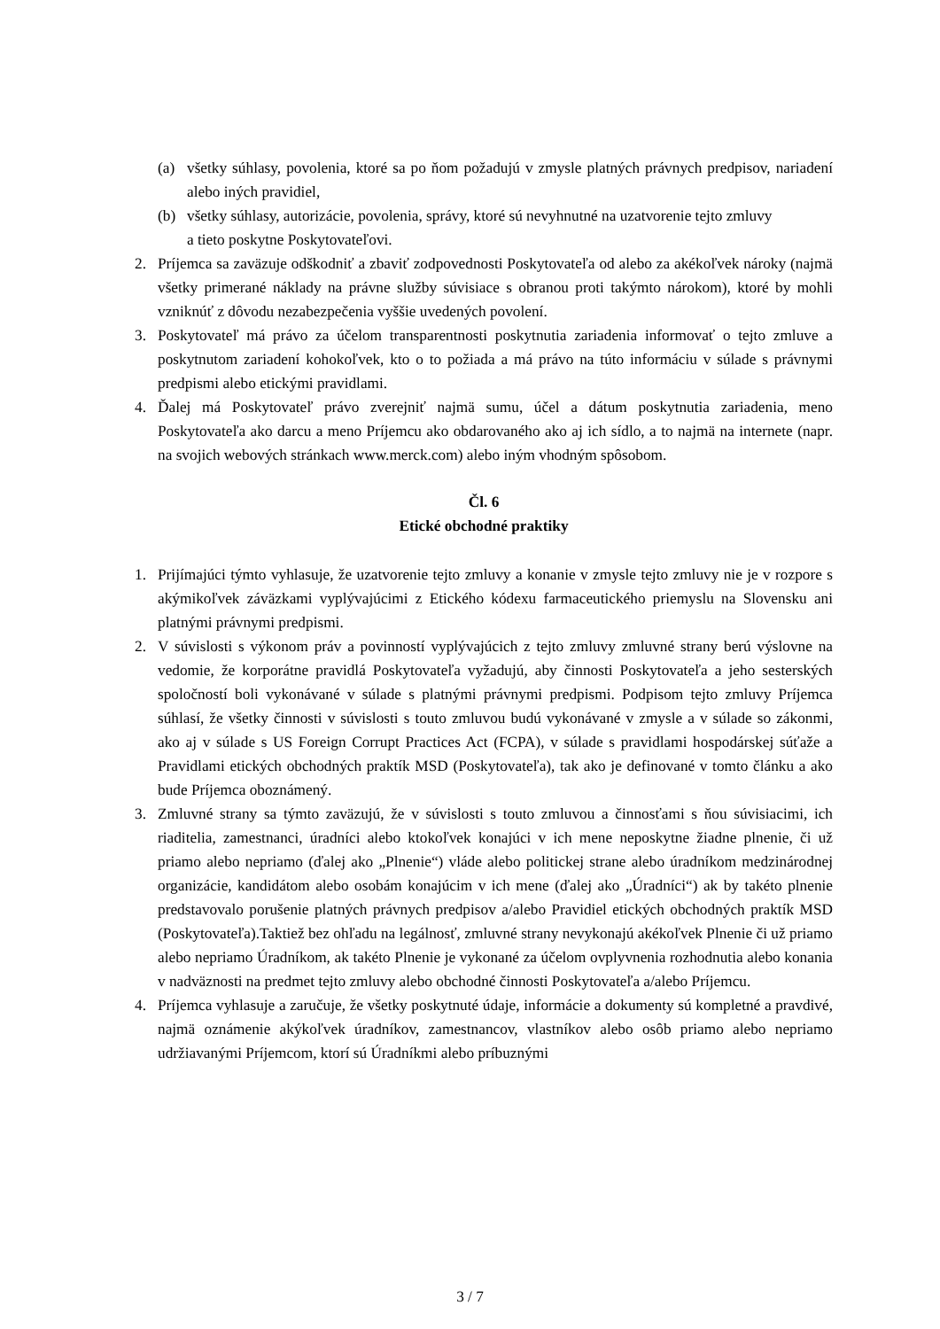(a) všetky súhlasy, povolenia, ktoré sa po ňom požadujú v zmysle platných právnych predpisov, nariadení alebo iných pravidiel,
(b) všetky súhlasy, autorizácie, povolenia, správy, ktoré sú nevyhnutné na uzatvorenie tejto zmluvy
a tieto poskytne Poskytovateľovi.
2. Príjemca sa zaväzuje odškodniť a zbaviť zodpovednosti Poskytovateľa od alebo za akékoľvek nároky (najmä všetky primerané náklady na právne služby súvisiace s obranou proti takýmto nárokom), ktoré by mohli vzniknúť z dôvodu nezabezpečenia vyššie uvedených povolení.
3. Poskytovateľ má právo za účelom transparentnosti poskytnutia zariadenia informovať o tejto zmluve a poskytnutom zariadení kohokoľvek, kto o to požiada a má právo na túto informáciu v súlade s právnymi predpismi alebo etickými pravidlami.
4. Ďalej má Poskytovateľ právo zverejniť najmä sumu, účel a dátum poskytnutia zariadenia, meno Poskytovateľa ako darcu a meno Príjemcu ako obdarovaného ako aj ich sídlo, a to najmä na internete (napr. na svojich webových stránkach www.merck.com) alebo iným vhodným spôsobom.
Čl. 6
Etické obchodné praktiky
1. Prijímajúci týmto vyhlasuje, že uzatvorenie tejto zmluvy a konanie v zmysle tejto zmluvy nie je v rozpore s akýmikoľvek záväzkami vyplývajúcimi z Etického kódexu farmaceutického priemyslu na Slovensku ani platnými právnymi predpismi.
2. V súvislosti s výkonom práv a povinností vyplývajúcich z tejto zmluvy zmluvné strany berú výslovne na vedomie, že korporátne pravidlá Poskytovateľa vyžadujú, aby činnosti Poskytovateľa a jeho sesterských spoločností boli vykonávané v súlade s platnými právnymi predpismi. Podpisom tejto zmluvy Príjemca súhlasí, že všetky činnosti v súvislosti s touto zmluvou budú vykonávané v zmysle a v súlade so zákonmi, ako aj v súlade s US Foreign Corrupt Practices Act (FCPA), v súlade s pravidlami hospodárskej súťaže a Pravidlami etických obchodných praktík MSD (Poskytovateľa), tak ako je definované v tomto článku a ako bude Príjemca oboznámený.
3. Zmluvné strany sa týmto zaväzujú, že v súvislosti s touto zmluvou a činnosťami s ňou súvisiacimi, ich riaditelia, zamestnanci, úradníci alebo ktokoľvek konajúci v ich mene neposkytne žiadne plnenie, či už priamo alebo nepriamo (ďalej ako „Plnenie“) vláde alebo politickej strane alebo úradníkom medzinárodnej organizácie, kandidátom alebo osobám konajúcim v ich mene (ďalej ako „Úradníci“) ak by takéto plnenie predstavovalo porušenie platných právnych predpisov a/alebo Pravidiel etických obchodných praktík MSD (Poskytovateľa).Taktiež bez ohľadu na legálnosť, zmluvné strany nevykonajú akékoľvek Plnenie či už priamo alebo nepriamo Úradníkom, ak takéto Plnenie je vykonané za účelom ovplyvnenia rozhodnutia alebo konania v nadväznosti na predmet tejto zmluvy alebo obchodné činnosti Poskytovateľa a/alebo Príjemcu.
4. Príjemca vyhlasuje a zaručuje, že všetky poskytnuté údaje, informácie a dokumenty sú kompletné a pravdivé, najmä oznámenie akýkoľvek úradníkov, zamestnancov, vlastníkov alebo osôb priamo alebo nepriamo udržiavanými Príjemcom, ktorí sú Úradníkmi alebo príbuznými
3 / 7